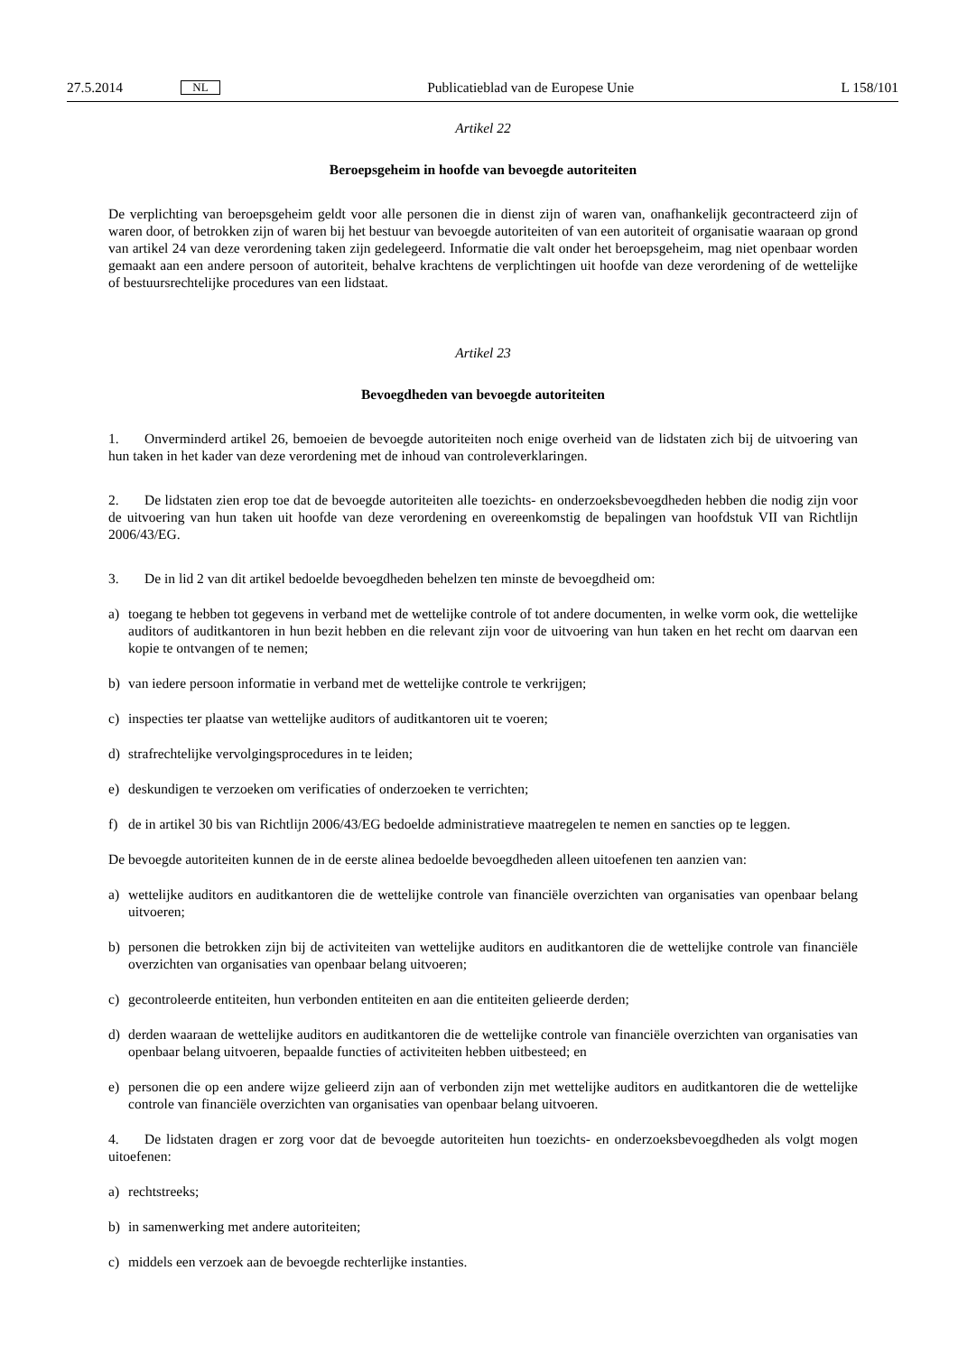27.5.2014
NL
Publicatieblad van de Europese Unie
L 158/101
Artikel 22
Beroepsgeheim in hoofde van bevoegde autoriteiten
De verplichting van beroepsgeheim geldt voor alle personen die in dienst zijn of waren van, onafhankelijk gecontracteerd zijn of waren door, of betrokken zijn of waren bij het bestuur van bevoegde autoriteiten of van een autoriteit of organisatie waaraan op grond van artikel 24 van deze verordening taken zijn gedelegeerd. Informatie die valt onder het beroepsgeheim, mag niet openbaar worden gemaakt aan een andere persoon of autoriteit, behalve krachtens de verplichtingen uit hoofde van deze verordening of de wettelijke of bestuursrechtelijke procedures van een lidstaat.
Artikel 23
Bevoegdheden van bevoegde autoriteiten
1. Onverminderd artikel 26, bemoeien de bevoegde autoriteiten noch enige overheid van de lidstaten zich bij de uitvoering van hun taken in het kader van deze verordening met de inhoud van controleverklaringen.
2. De lidstaten zien erop toe dat de bevoegde autoriteiten alle toezichts- en onderzoeksbevoegdheden hebben die nodig zijn voor de uitvoering van hun taken uit hoofde van deze verordening en overeenkomstig de bepalingen van hoofdstuk VII van Richtlijn 2006/43/EG.
3. De in lid 2 van dit artikel bedoelde bevoegdheden behelzen ten minste de bevoegdheid om:
a) toegang te hebben tot gegevens in verband met de wettelijke controle of tot andere documenten, in welke vorm ook, die wettelijke auditors of auditkantoren in hun bezit hebben en die relevant zijn voor de uitvoering van hun taken en het recht om daarvan een kopie te ontvangen of te nemen;
b) van iedere persoon informatie in verband met de wettelijke controle te verkrijgen;
c) inspecties ter plaatse van wettelijke auditors of auditkantoren uit te voeren;
d) strafrechtelijke vervolgingsprocedures in te leiden;
e) deskundigen te verzoeken om verificaties of onderzoeken te verrichten;
f) de in artikel 30 bis van Richtlijn 2006/43/EG bedoelde administratieve maatregelen te nemen en sancties op te leggen.
De bevoegde autoriteiten kunnen de in de eerste alinea bedoelde bevoegdheden alleen uitoefenen ten aanzien van:
a) wettelijke auditors en auditkantoren die de wettelijke controle van financiële overzichten van organisaties van openbaar belang uitvoeren;
b) personen die betrokken zijn bij de activiteiten van wettelijke auditors en auditkantoren die de wettelijke controle van financiële overzichten van organisaties van openbaar belang uitvoeren;
c) gecontroleerde entiteiten, hun verbonden entiteiten en aan die entiteiten gelieerde derden;
d) derden waaraan de wettelijke auditors en auditkantoren die de wettelijke controle van financiële overzichten van organisaties van openbaar belang uitvoeren, bepaalde functies of activiteiten hebben uitbesteed; en
e) personen die op een andere wijze gelieerd zijn aan of verbonden zijn met wettelijke auditors en auditkantoren die de wettelijke controle van financiële overzichten van organisaties van openbaar belang uitvoeren.
4. De lidstaten dragen er zorg voor dat de bevoegde autoriteiten hun toezichts- en onderzoeksbevoegdheden als volgt mogen uitoefenen:
a) rechtstreeks;
b) in samenwerking met andere autoriteiten;
c) middels een verzoek aan de bevoegde rechterlijke instanties.